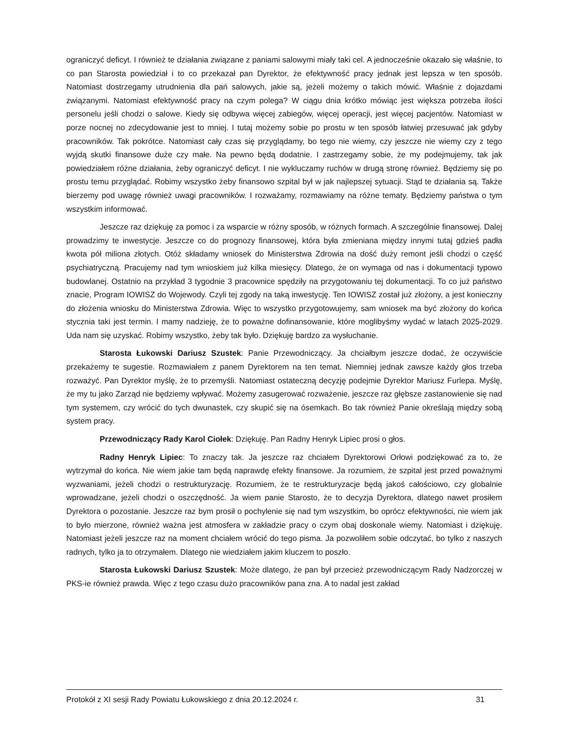ograniczyć deficyt. I również te działania związane z paniami salowymi miały taki cel. A jednocześnie okazało się właśnie, to co pan Starosta powiedział i to co przekazał pan Dyrektor, że efektywność pracy jednak jest lepsza w ten sposób. Natomiast dostrzegamy utrudnienia dla pań salowych, jakie są, jeżeli możemy o takich mówić. Właśnie z dojazdami związanymi. Natomiast efektywność pracy na czym polega? W ciągu dnia krótko mówiąc jest większa potrzeba ilości personelu jeśli chodzi o salowe. Kiedy się odbywa więcej zabiegów, więcej operacji, jest więcej pacjentów. Natomiast w porze nocnej no zdecydowanie jest to mniej. I tutaj możemy sobie po prostu w ten sposób łatwiej przesuwać jak gdyby pracowników. Tak pokrótce. Natomiast cały czas się przyglądamy, bo tego nie wiemy, czy jeszcze nie wiemy czy z tego wyjdą skutki finansowe duże czy małe. Na pewno będą dodatnie. I zastrzegamy sobie, że my podejmujemy, tak jak powiedziałem różne działania, żeby ograniczyć deficyt. I nie wykluczamy ruchów w drugą stronę również. Będziemy się po prostu temu przyglądać. Robimy wszystko żeby finansowo szpital był w jak najlepszej sytuacji. Stąd te działania są. Także bierzemy pod uwagę również uwagi pracowników. I rozważamy, rozmawiamy na różne tematy. Będziemy państwa o tym wszystkim informować.
Jeszcze raz dziękuję za pomoc i za wsparcie w różny sposób, w różnych formach. A szczególnie finansowej. Dalej prowadzimy te inwestycje. Jeszcze co do prognozy finansowej, która była zmieniana między innymi tutaj gdzieś padła kwota pół miliona złotych. Otóż składamy wniosek do Ministerstwa Zdrowia na dość duży remont jeśli chodzi o część psychiatryczną. Pracujemy nad tym wnioskiem już kilka miesięcy. Dlatego, że on wymaga od nas i dokumentacji typowo budowlanej. Ostatnio na przykład 3 tygodnie 3 pracownice spędziły na przygotowaniu tej dokumentacji. To co już państwo znacie, Program IOWISZ do Wojewody. Czyli tej zgody na taką inwestycję. Ten IOWISZ został już złożony, a jest konieczny do złożenia wniosku do Ministerstwa Zdrowia. Więc to wszystko przygotowujemy, sam wniosek ma być złożony do końca stycznia taki jest termin. I mamy nadzieję, że to poważne dofinansowanie, które moglibyśmy wydać w latach 2025-2029. Uda nam się uzyskać. Robimy wszystko, żeby tak było. Dziękuję bardzo za wysłuchanie.
Starosta Łukowski Dariusz Szustek: Panie Przewodniczący. Ja chciałbym jeszcze dodać, że oczywiście przekażemy te sugestie. Rozmawiałem z panem Dyrektorem na ten temat. Niemniej jednak zawsze każdy głos trzeba rozważyć. Pan Dyrektor myślę, że to przemyśli. Natomiast ostateczną decyzję podejmie Dyrektor Mariusz Furlepa. Myślę, że my tu jako Zarząd nie będziemy wpływać. Możemy zasugerować rozważenie, jeszcze raz głębsze zastanowienie się nad tym systemem, czy wrócić do tych dwunastek, czy skupić się na ósemkach. Bo tak również Panie określają między sobą system pracy.
Przewodniczący Rady Karol Ciołek: Dziękuję. Pan Radny Henryk Lipiec prosi o głos.
Radny Henryk Lipiec: To znaczy tak. Ja jeszcze raz chciałem Dyrektorowi Orłowi podziękować za to, że wytrzymał do końca. Nie wiem jakie tam będą naprawdę efekty finansowe. Ja rozumiem, że szpital jest przed poważnymi wyzwaniami, jeżeli chodzi o restrukturyzację. Rozumiem, że te restrukturyzacje będą jakoś całościowo, czy globalnie wprowadzane, jeżeli chodzi o oszczędność. Ja wiem panie Starosto, że to decyzja Dyrektora, dlatego nawet prosiłem Dyrektora o pozostanie. Jeszcze raz bym prosił o pochylenie się nad tym wszystkim, bo oprócz efektywności, nie wiem jak to było mierzone, również ważna jest atmosfera w zakładzie pracy o czym obaj doskonale wiemy. Natomiast i dziękuję. Natomiast jeżeli jeszcze raz na moment chciałem wrócić do tego pisma. Ja pozwoliłem sobie odczytać, bo tylko z naszych radnych, tylko ja to otrzymałem. Dlatego nie wiedziałem jakim kluczem to poszło.
Starosta Łukowski Dariusz Szustek: Może dlatego, że pan był przecież przewodniczącym Rady Nadzorczej w PKS-ie również prawda. Więc z tego czasu dużo pracowników pana zna. A to nadal jest zakład
Protokół z XI sesji Rady Powiatu Łukowskiego z dnia 20.12.2024 r. 31